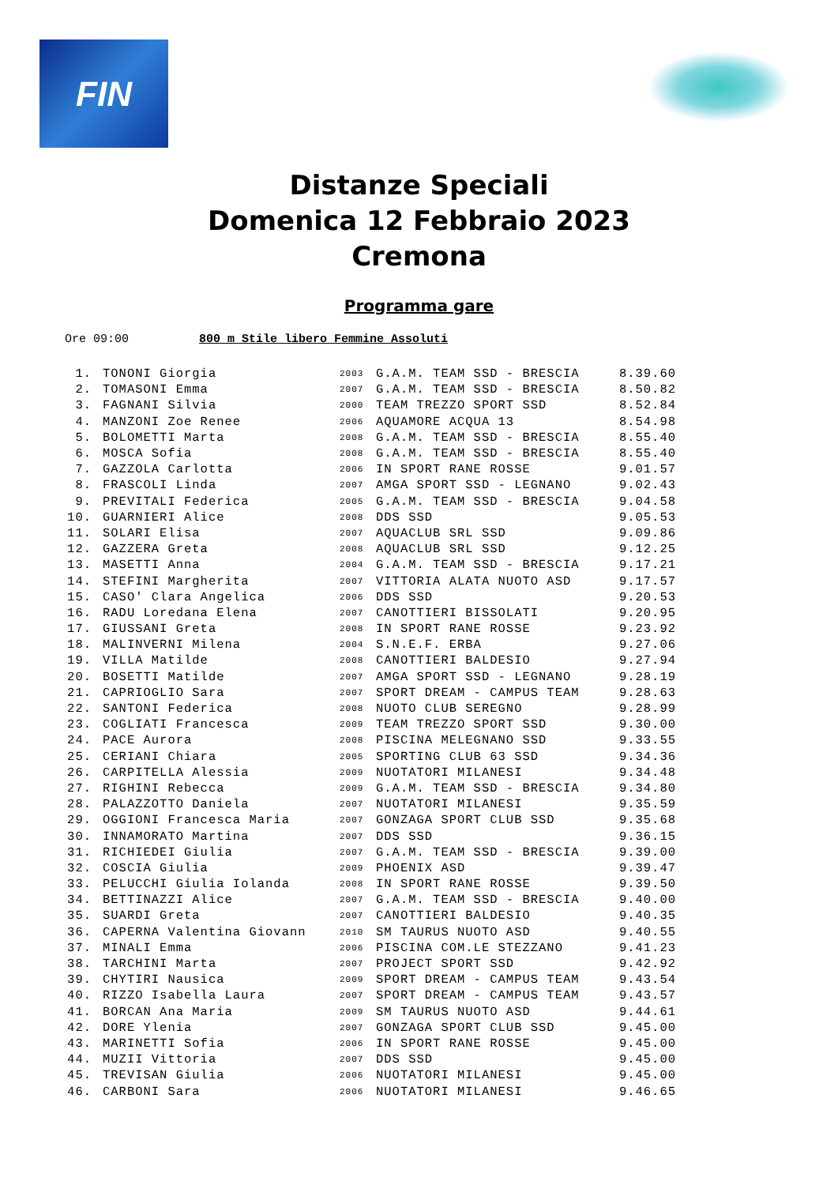FIN
Distanze Speciali
Domenica 12 Febbraio 2023
Cremona
Programma gare
Ore 09:00 800 m Stile libero Femmine Assoluti
| 1. | TONONI Giorgia | 2003 | G.A.M. TEAM SSD - BRESCIA | 8.39.60 |
| 2. | TOMASONI Emma | 2007 | G.A.M. TEAM SSD - BRESCIA | 8.50.82 |
| 3. | FAGNANI Silvia | 2000 | TEAM TREZZO SPORT SSD | 8.52.84 |
| 4. | MANZONI Zoe Renee | 2006 | AQUAMORE ACQUA 13 | 8.54.98 |
| 5. | BOLOMETTI Marta | 2008 | G.A.M. TEAM SSD - BRESCIA | 8.55.40 |
| 6. | MOSCA Sofia | 2008 | G.A.M. TEAM SSD - BRESCIA | 8.55.40 |
| 7. | GAZZOLA Carlotta | 2006 | IN SPORT RANE ROSSE | 9.01.57 |
| 8. | FRASCOLI Linda | 2007 | AMGA SPORT SSD - LEGNANO | 9.02.43 |
| 9. | PREVITALI Federica | 2005 | G.A.M. TEAM SSD - BRESCIA | 9.04.58 |
| 10. | GUARNIERI Alice | 2008 | DDS SSD | 9.05.53 |
| 11. | SOLARI Elisa | 2007 | AQUACLUB SRL SSD | 9.09.86 |
| 12. | GAZZERA Greta | 2008 | AQUACLUB SRL SSD | 9.12.25 |
| 13. | MASETTI Anna | 2004 | G.A.M. TEAM SSD - BRESCIA | 9.17.21 |
| 14. | STEFINI Margherita | 2007 | VITTORIA ALATA NUOTO ASD | 9.17.57 |
| 15. | CASO' Clara Angelica | 2006 | DDS SSD | 9.20.53 |
| 16. | RADU Loredana Elena | 2007 | CANOTTIERI BISSOLATI | 9.20.95 |
| 17. | GIUSSANI Greta | 2008 | IN SPORT RANE ROSSE | 9.23.92 |
| 18. | MALINVERNI Milena | 2004 | S.N.E.F. ERBA | 9.27.06 |
| 19. | VILLA Matilde | 2008 | CANOTTIERI BALDESIO | 9.27.94 |
| 20. | BOSETTI Matilde | 2007 | AMGA SPORT SSD - LEGNANO | 9.28.19 |
| 21. | CAPRIOGLIO Sara | 2007 | SPORT DREAM - CAMPUS TEAM | 9.28.63 |
| 22. | SANTONI Federica | 2008 | NUOTO CLUB SEREGNO | 9.28.99 |
| 23. | COGLIATI Francesca | 2009 | TEAM TREZZO SPORT SSD | 9.30.00 |
| 24. | PACE Aurora | 2008 | PISCINA MELEGNANO SSD | 9.33.55 |
| 25. | CERIANI Chiara | 2005 | SPORTING CLUB 63 SSD | 9.34.36 |
| 26. | CARPITELLA Alessia | 2009 | NUOTATORI MILANESI | 9.34.48 |
| 27. | RIGHINI Rebecca | 2009 | G.A.M. TEAM SSD - BRESCIA | 9.34.80 |
| 28. | PALAZZOTTO Daniela | 2007 | NUOTATORI MILANESI | 9.35.59 |
| 29. | OGGIONI Francesca Maria | 2007 | GONZAGA SPORT CLUB SSD | 9.35.68 |
| 30. | INNAMORATO Martina | 2007 | DDS SSD | 9.36.15 |
| 31. | RICHIEDEI Giulia | 2007 | G.A.M. TEAM SSD - BRESCIA | 9.39.00 |
| 32. | COSCIA Giulia | 2009 | PHOENIX ASD | 9.39.47 |
| 33. | PELUCCHI Giulia Iolanda | 2008 | IN SPORT RANE ROSSE | 9.39.50 |
| 34. | BETTINAZZI Alice | 2007 | G.A.M. TEAM SSD - BRESCIA | 9.40.00 |
| 35. | SUARDI Greta | 2007 | CANOTTIERI BALDESIO | 9.40.35 |
| 36. | CAPERNA Valentina Giovann | 2010 | SM TAURUS NUOTO ASD | 9.40.55 |
| 37. | MINALI Emma | 2006 | PISCINA COM.LE STEZZANO | 9.41.23 |
| 38. | TARCHINI Marta | 2007 | PROJECT SPORT SSD | 9.42.92 |
| 39. | CHYTIRI Nausica | 2009 | SPORT DREAM - CAMPUS TEAM | 9.43.54 |
| 40. | RIZZO Isabella Laura | 2007 | SPORT DREAM - CAMPUS TEAM | 9.43.57 |
| 41. | BORCAN Ana Maria | 2009 | SM TAURUS NUOTO ASD | 9.44.61 |
| 42. | DORE Ylenia | 2007 | GONZAGA SPORT CLUB SSD | 9.45.00 |
| 43. | MARINETTI Sofia | 2006 | IN SPORT RANE ROSSE | 9.45.00 |
| 44. | MUZII Vittoria | 2007 | DDS SSD | 9.45.00 |
| 45. | TREVISAN Giulia | 2006 | NUOTATORI MILANESI | 9.45.00 |
| 46. | CARBONI Sara | 2006 | NUOTATORI MILANESI | 9.46.65 |